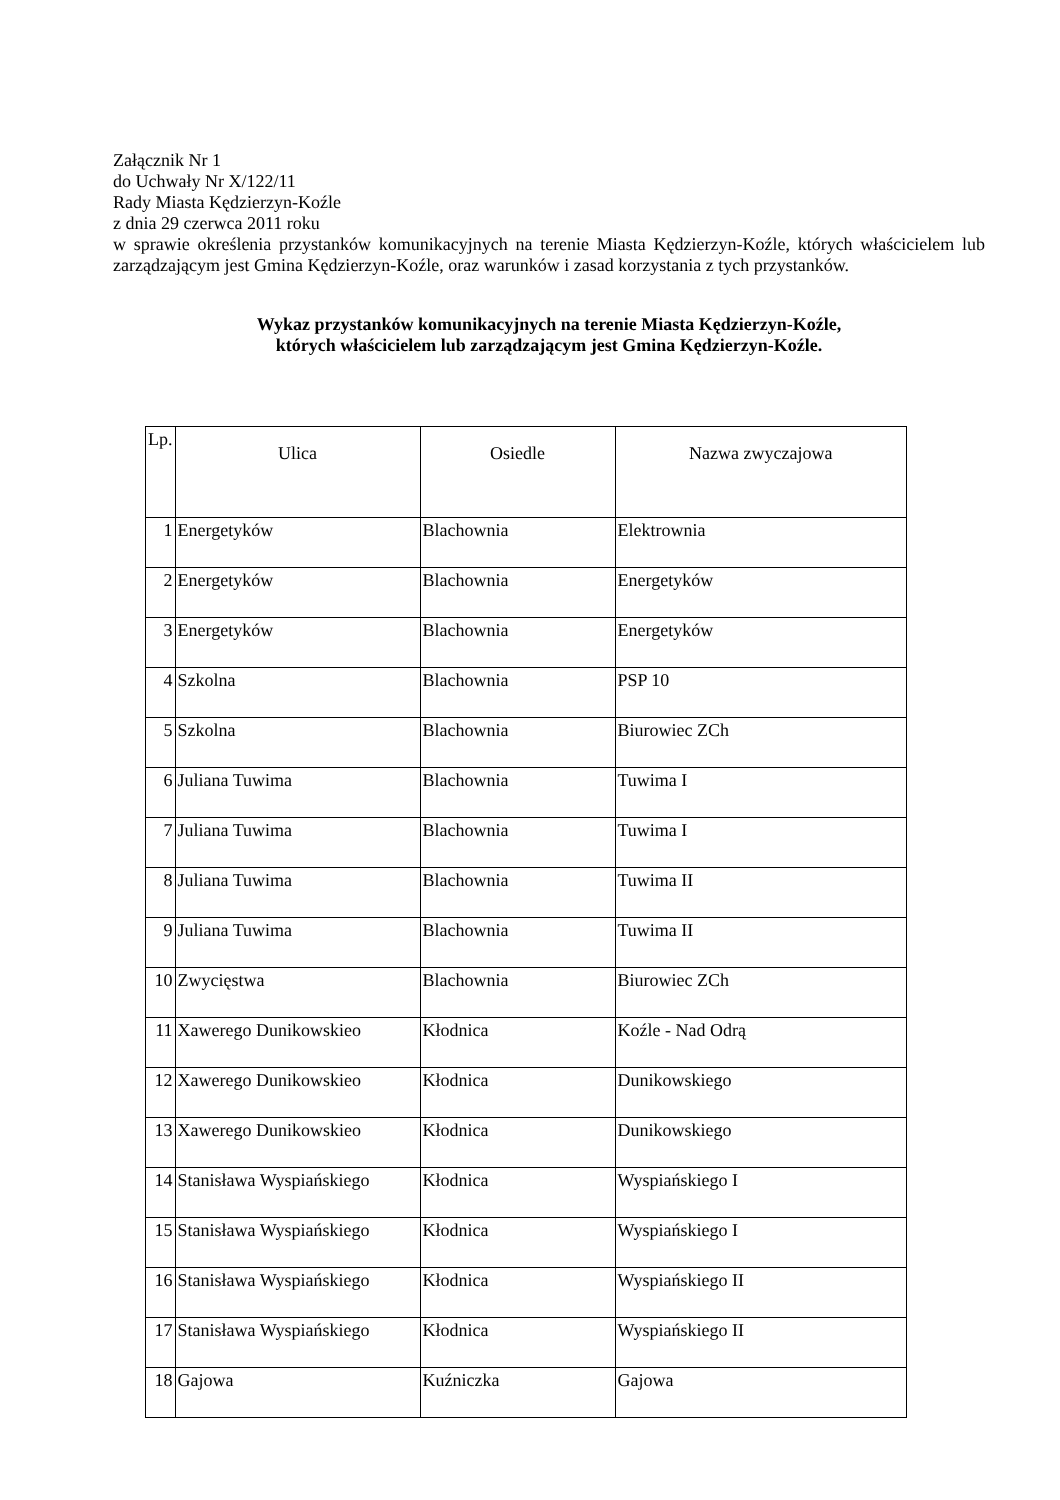Załącznik Nr 1
do Uchwały Nr X/122/11
Rady Miasta Kędzierzyn-Koźle
z dnia 29 czerwca 2011 roku
w sprawie określenia przystanków komunikacyjnych na terenie Miasta Kędzierzyn-Koźle, których właścicielem lub zarządzającym jest Gmina Kędzierzyn-Koźle, oraz warunków i zasad korzystania z tych przystanków.
Wykaz przystanków komunikacyjnych na terenie Miasta Kędzierzyn-Koźle,
których właścicielem lub zarządzającym jest Gmina Kędzierzyn-Koźle.
| Lp. | Ulica | Osiedle | Nazwa zwyczajowa |
| --- | --- | --- | --- |
| 1 | Energetyków | Blachownia | Elektrownia |
| 2 | Energetyków | Blachownia | Energetyków |
| 3 | Energetyków | Blachownia | Energetyków |
| 4 | Szkolna | Blachownia | PSP 10 |
| 5 | Szkolna | Blachownia | Biurowiec ZCh |
| 6 | Juliana Tuwima | Blachownia | Tuwima I |
| 7 | Juliana Tuwima | Blachownia | Tuwima I |
| 8 | Juliana Tuwima | Blachownia | Tuwima II |
| 9 | Juliana Tuwima | Blachownia | Tuwima II |
| 10 | Zwycięstwa | Blachownia | Biurowiec ZCh |
| 11 | Xawerego Dunikowskieo | Kłodnica | Koźle - Nad Odrą |
| 12 | Xawerego Dunikowskieo | Kłodnica | Dunikowskiego |
| 13 | Xawerego Dunikowskieo | Kłodnica | Dunikowskiego |
| 14 | Stanisława Wyspiańskiego | Kłodnica | Wyspiańskiego I |
| 15 | Stanisława Wyspiańskiego | Kłodnica | Wyspiańskiego I |
| 16 | Stanisława Wyspiańskiego | Kłodnica | Wyspiańskiego II |
| 17 | Stanisława Wyspiańskiego | Kłodnica | Wyspiańskiego II |
| 18 | Gajowa | Kuźniczka | Gajowa |